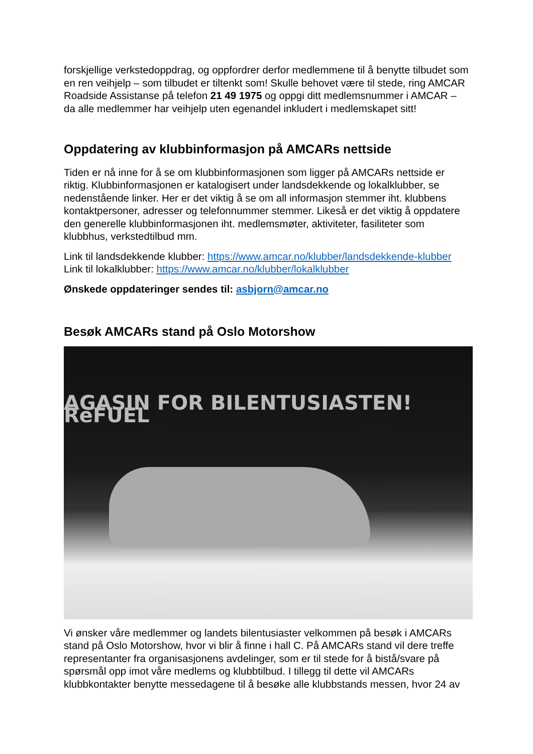forskjellige verkstedoppdrag, og oppfordrer derfor medlemmene til å benytte tilbudet som en ren veihjelp – som tilbudet er tiltenkt som! Skulle behovet være til stede, ring AMCAR Roadside Assistanse på telefon 21 49 1975 og oppgi ditt medlemsnummer i AMCAR – da alle medlemmer har veihjelp uten egenandel inkludert i medlemskapet sitt!
Oppdatering av klubbinformasjon på AMCARs nettside
Tiden er nå inne for å se om klubbinformasjonen som ligger på AMCARs nettside er riktig. Klubbinformasjonen er katalogisert under landsdekkende og lokalklubber, se nedenstående linker. Her er det viktig å se om all informasjon stemmer iht. klubbens kontaktpersoner, adresser og telefonnummer stemmer. Likeså er det viktig å oppdatere den generelle klubbinformasjonen iht. medlemsmøter, aktiviteter, fasiliteter som klubbhus, verkstedtilbud mm.
Link til landsdekkende klubber: https://www.amcar.no/klubber/landsdekkende-klubber
Link til lokalklubber: https://www.amcar.no/klubber/lokalklubber
Ønskede oppdateringer sendes til: asbjorn@amcar.no
Besøk AMCARs stand på Oslo Motorshow
AGASIN FOR BILENTUSIASTEN! RēFUEL
Vi ønsker våre medlemmer og landets bilentusiaster velkommen på besøk i AMCARs stand på Oslo Motorshow, hvor vi blir å finne i hall C. På AMCARs stand vil dere treffe representanter fra organisasjonens avdelinger, som er til stede for å bistå/svare på spørsmål opp imot våre medlems og klubbtilbud. I tillegg til dette vil AMCARs klubbkontakter benytte messedagene til å besøke alle klubbstands messen, hvor 24 av